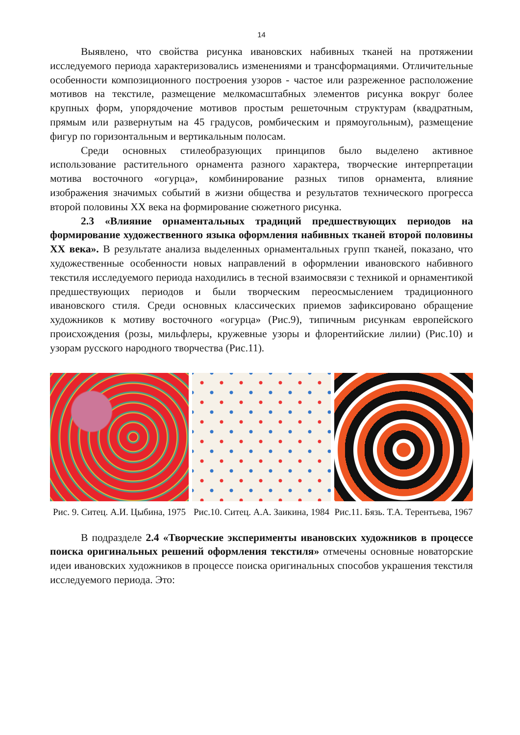14
Выявлено, что свойства рисунка ивановских набивных тканей на протяжении исследуемого периода характеризовались изменениями и трансформациями. Отличительные особенности композиционного построения узоров - частое или разреженное расположение мотивов на текстиле, размещение мелкомасштабных элементов рисунка вокруг более крупных форм, упорядочение мотивов простым решеточным структурам (квадратным, прямым или развернутым на 45 градусов, ромбическим и прямоугольным), размещение фигур по горизонтальным и вертикальным полосам.
Среди основных стилеобразующих принципов было выделено активное использование растительного орнамента разного характера, творческие интерпретации мотива восточного «огурца», комбинирование разных типов орнамента, влияние изображения значимых событий в жизни общества и результатов технического прогресса второй половины XX века на формирование сюжетного рисунка.
2.3 «Влияние орнаментальных традиций предшествующих периодов на формирование художественного языка оформления набивных тканей второй половины XX века». В результате анализа выделенных орнаментальных групп тканей, показано, что художественные особенности новых направлений в оформлении ивановского набивного текстиля исследуемого периода находились в тесной взаимосвязи с техникой и орнаментикой предшествующих периодов и были творческим переосмыслением традиционного ивановского стиля. Среди основных классических приемов зафиксировано обращение художников к мотиву восточного «огурца» (Рис.9), типичным рисункам европейского происхождения (розы, мильфлеры, кружевные узоры и флорентийские лилии) (Рис.10) и узорам русского народного творчества (Рис.11).
Рис. 9. Ситец. А.И. Цыбина, 1975
Рис.10. Ситец. А.А. Заикина, 1984
Рис.11. Бязь. Т.А. Терентьева, 1967
В подразделе 2.4 «Творческие эксперименты ивановских художников в процессе поиска оригинальных решений оформления текстиля» отмечены основные новаторские идеи ивановских художников в процессе поиска оригинальных способов украшения текстиля исследуемого периода. Это: